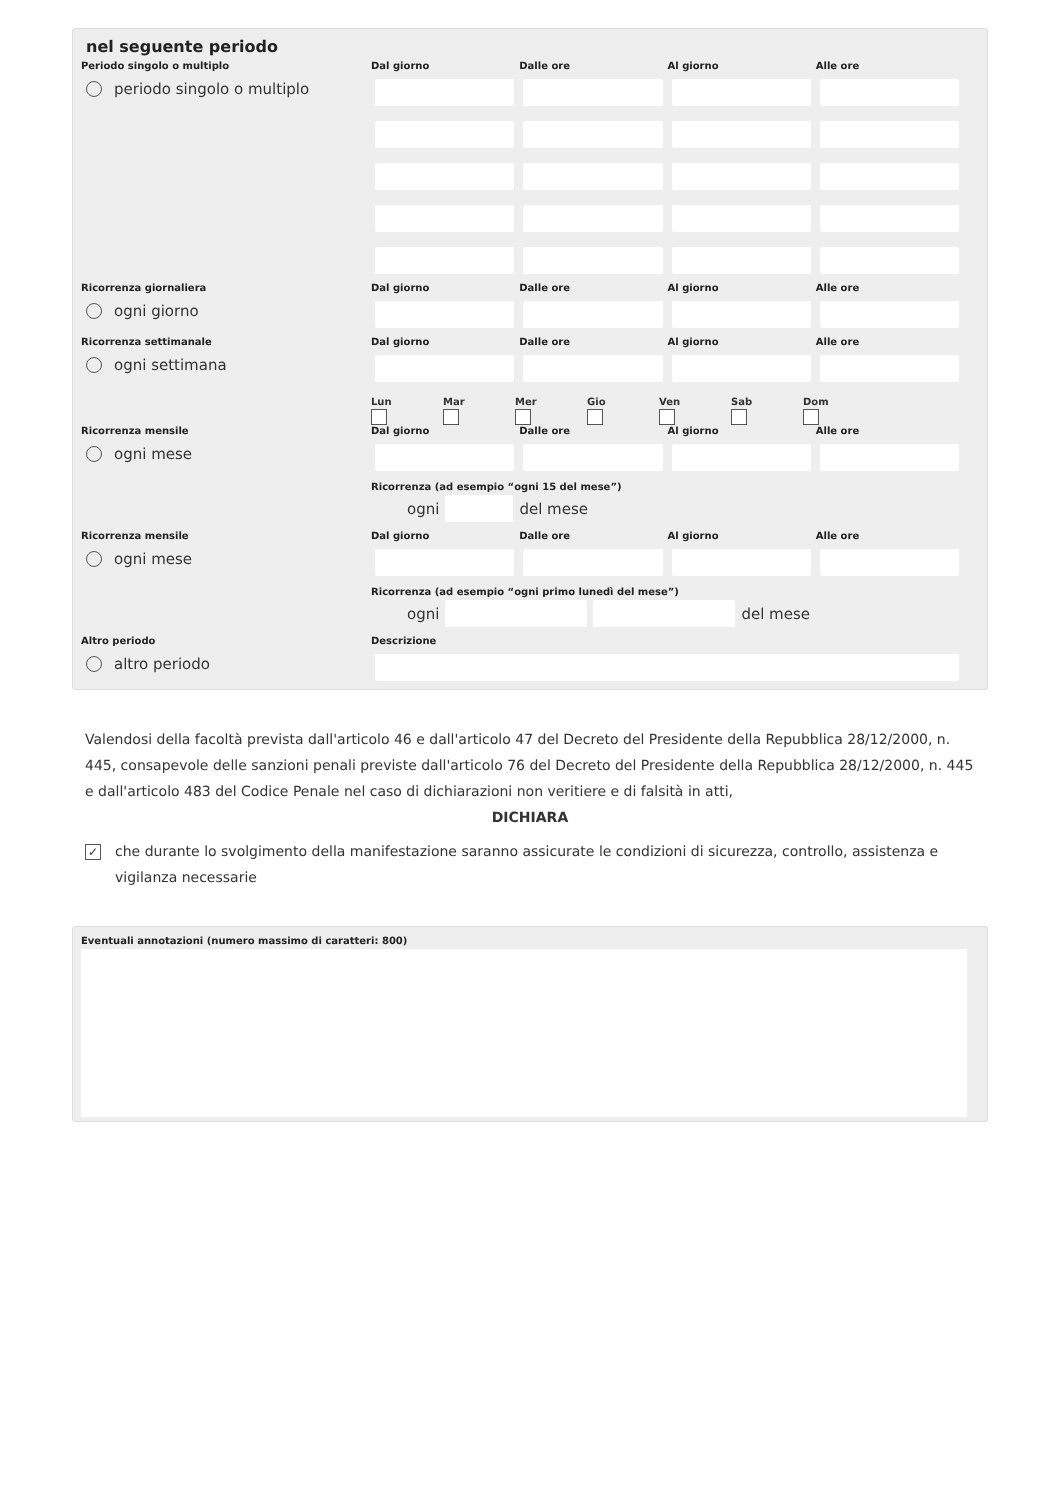nel seguente periodo
Periodo singolo o multiplo
periodo singolo o multiplo
Dal giorno Dalle ore Al giorno Alle ore
Ricorrenza giornaliera
ogni giorno
Dal giorno Dalle ore Al giorno Alle ore
Ricorrenza settimanale
ogni settimana
Dal giorno Dalle ore Al giorno Alle ore
Lun
Mar
Mer
Gio
Ven
Sab
Dom
Ricorrenza mensile
ogni mese
Dal giorno Dalle ore Al giorno Alle ore
Ricorrenza (ad esempio “ogni 15 del mese”)
ogni del mese
Ricorrenza mensile
ogni mese
Dal giorno Dalle ore Al giorno Alle ore
Ricorrenza (ad esempio “ogni primo lunedì del mese”)
ogni del mese
Altro periodo
altro periodo
Descrizione
Valendosi della facoltà prevista dall'articolo 46 e dall'articolo 47 del Decreto del Presidente della Repubblica 28/12/2000, n. 445, consapevole delle sanzioni penali previste dall'articolo 76 del Decreto del Presidente della Repubblica 28/12/2000, n. 445 e dall'articolo 483 del Codice Penale nel caso di dichiarazioni non veritiere e di falsità in atti,
DICHIARA
✓ che durante lo svolgimento della manifestazione saranno assicurate le condizioni di sicurezza, controllo, assistenza e vigilanza necessarie
Eventuali annotazioni (numero massimo di caratteri: 800)